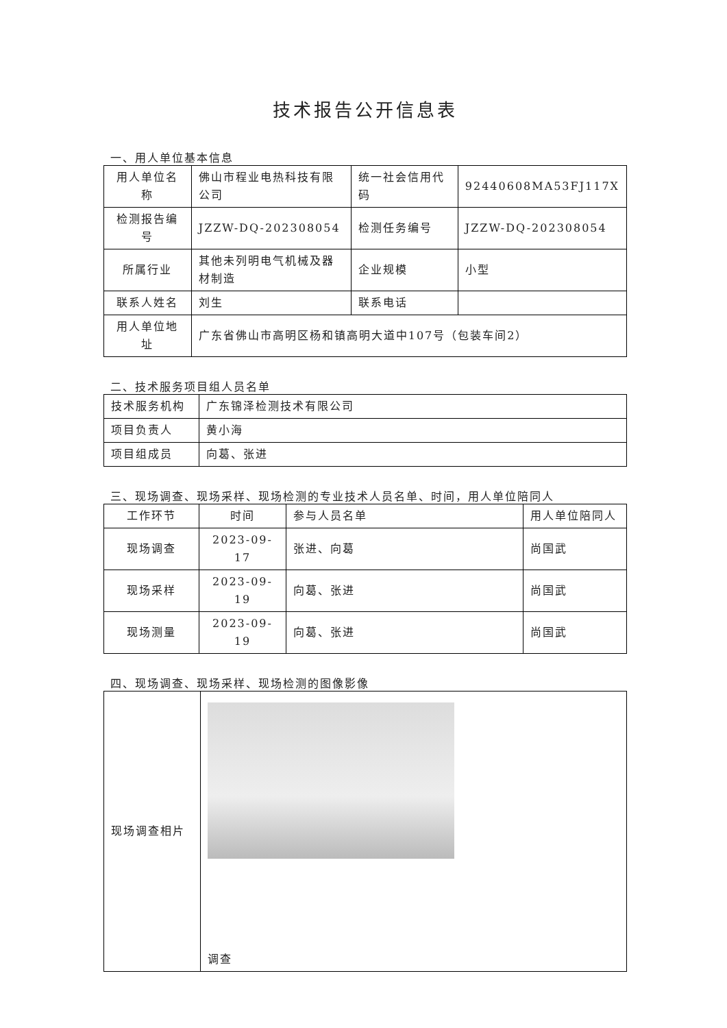技术报告公开信息表
一、用人单位基本信息
| 用人单位名称 | 佛山市程业电热科技有限公司 | 统一社会信用代码 | 92440608MA53FJ117X |
| 检测报告编号 | JZZW-DQ-202308054 | 检测任务编号 | JZZW-DQ-202308054 |
| 所属行业 | 其他未列明电气机械及器材制造 | 企业规模 | 小型 |
| 联系人姓名 | 刘生 | 联系电话 | |
| 用人单位地址 | 广东省佛山市高明区杨和镇高明大道中107号（包装车间2） | | |
二、技术服务项目组人员名单
| 技术服务机构 | 广东锦泽检测技术有限公司 |
| 项目负责人 | 黄小海 |
| 项目组成员 | 向葛、张进 |
三、现场调查、现场采样、现场检测的专业技术人员名单、时间，用人单位陪同人
| 工作环节 | 时间 | 参与人员名单 | 用人单位陪同人 |
| --- | --- | --- | --- |
| 现场调查 | 2023-09-17 | 张进、向葛 | 尚国武 |
| 现场采样 | 2023-09-19 | 向葛、张进 | 尚国武 |
| 现场测量 | 2023-09-19 | 向葛、张进 | 尚国武 |
四、现场调查、现场采样、现场检测的图像影像
| 现场调查相片 | 调查 |